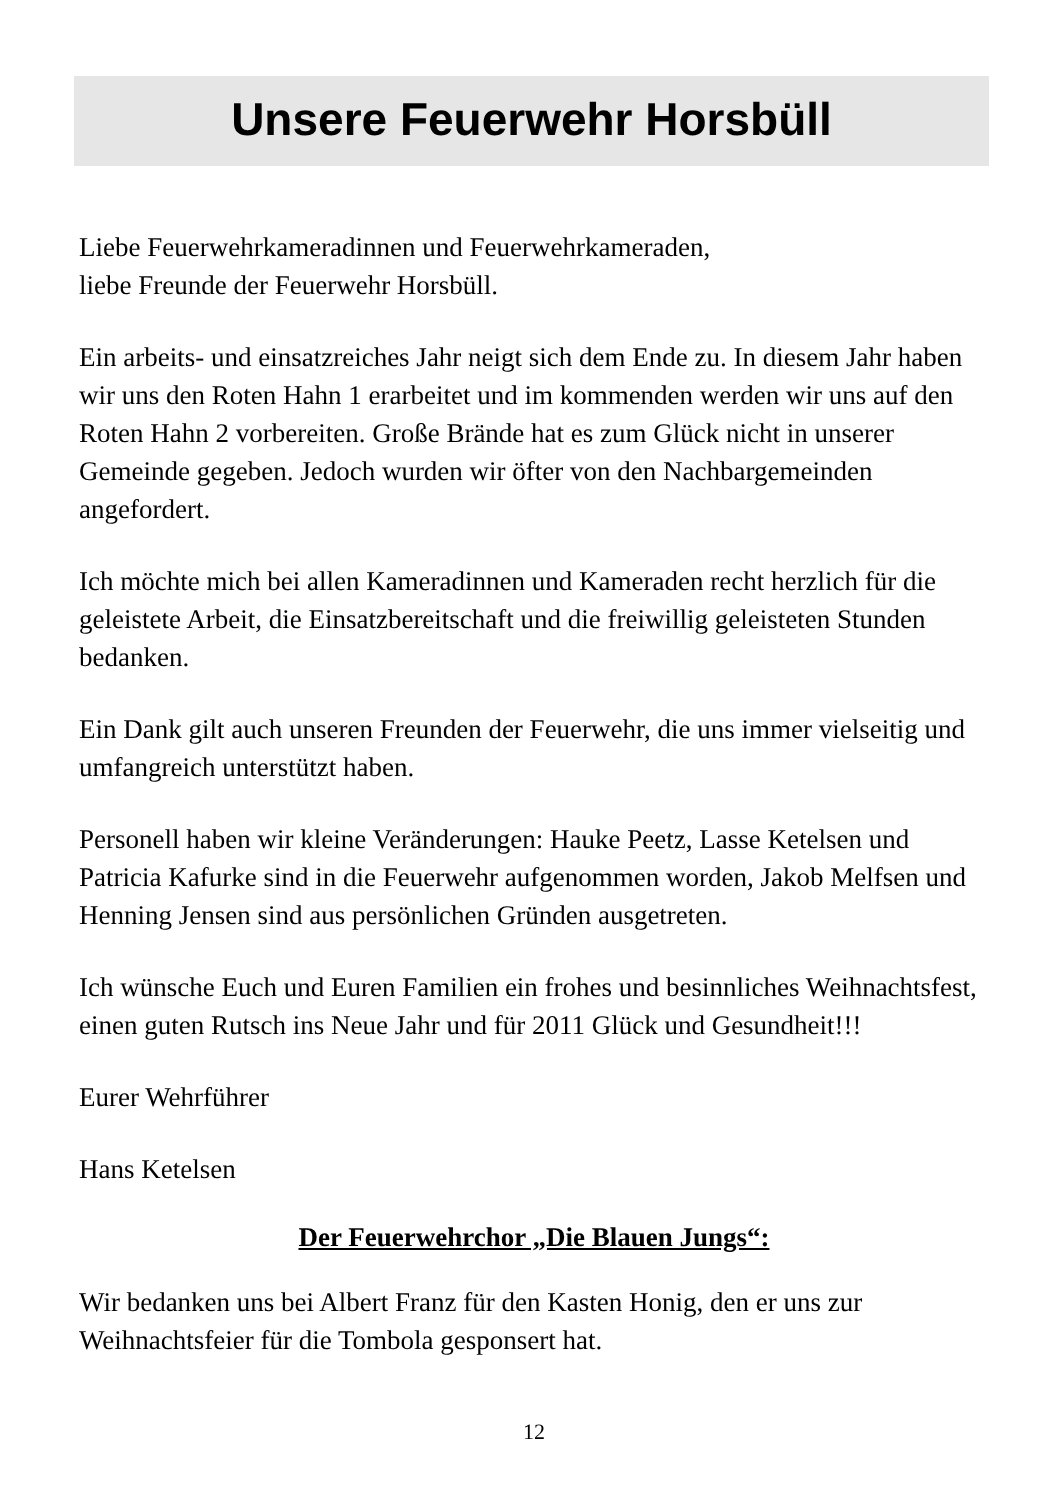Unsere Feuerwehr Horsbüll
Liebe Feuerwehrkameradinnen und Feuerwehrkameraden,
liebe Freunde der Feuerwehr Horsbüll.
Ein arbeits- und einsatzreiches Jahr neigt sich dem Ende zu. In diesem Jahr haben wir uns den Roten Hahn 1 erarbeitet und im kommenden werden wir uns auf den Roten Hahn 2 vorbereiten. Große Brände hat es zum Glück nicht in unserer Gemeinde gegeben. Jedoch wurden wir öfter von den Nachbargemeinden angefordert.
Ich möchte mich bei allen Kameradinnen und Kameraden recht herzlich für die geleistete Arbeit, die Einsatzbereitschaft und die freiwillig geleisteten Stunden bedanken.
Ein Dank gilt auch unseren Freunden der Feuerwehr, die uns immer vielseitig und umfangreich unterstützt haben.
Personell haben wir kleine Veränderungen: Hauke Peetz, Lasse Ketelsen und Patricia Kafurke sind in die Feuerwehr aufgenommen worden, Jakob Melfsen und Henning Jensen sind aus persönlichen Gründen ausgetreten.
Ich wünsche Euch und Euren Familien ein frohes und besinnliches Weihnachtsfest, einen guten Rutsch ins Neue Jahr und für 2011 Glück und Gesundheit!!!
Eurer Wehrführer
Hans Ketelsen
Der Feuerwehrchor „Die Blauen Jungs“:
Wir bedanken uns bei Albert Franz für den Kasten Honig, den er uns zur Weihnachtsfeier für die Tombola gesponsert hat.
12